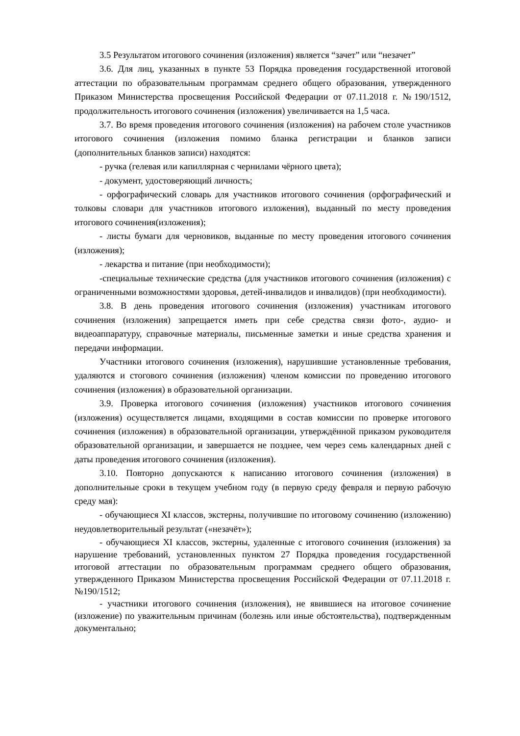3.5 Результатом итогового сочинения (изложения) является “зачет” или “незачет”
3.6. Для лиц, указанных в пункте 53 Порядка проведения государственной итоговой аттестации по образовательным программам среднего общего образования, утвержденного Приказом Министерства просвещения Российской Федерации от 07.11.2018 г. №190/1512, продолжительность итогового сочинения (изложения) увеличивается на 1,5 часа.
3.7. Во время проведения итогового сочинения (изложения) на рабочем столе участников итогового сочинения (изложения помимо бланка регистрации и бланков записи (дополнительных бланков записи) находятся:
- ручка (гелевая или капиллярная с чернилами чёрного цвета);
- документ, удостоверяющий личность;
- орфографический словарь для участников итогового сочинения (орфографический и толковы словари для участников итогового изложения), выданный по месту проведения итогового сочинения(изложения);
- листы бумаги для черновиков, выданные по месту проведения итогового сочинения (изложения);
- лекарства и питание (при необходимости);
-специальные технические средства (для участников итогового сочинения (изложения) с ограниченными возможностями здоровья, детей-инвалидов и инвалидов) (при необходимости).
3.8. В день проведения итогового сочинения (изложения) участникам итогового сочинения (изложения) запрещается иметь при себе средства связи фото-, аудио- и видеоаппаратуру, справочные материалы, письменные заметки и иные средства хранения и передачи информации.
Участники итогового сочинения (изложения), нарушившие установленные требования, удаляются и стогового сочинения (изложения) членом комиссии по проведению итогового сочинения (изложения) в образовательной организации.
3.9. Проверка итогового сочинения (изложения) участников итогового сочинения (изложения) осуществляется лицами, входящими в состав комиссии по проверке итогового сочинения (изложения) в образовательной организации, утверждённой приказом руководителя образовательной организации, и завершается не позднее, чем через семь календарных дней с даты проведения итогового сочинения (изложения).
3.10. Повторно допускаются к написанию итогового сочинения (изложения) в дополнительные сроки в текущем учебном году (в первую среду февраля и первую рабочую среду мая):
- обучающиеся XI классов, экстерны, получившие по итоговому сочинению (изложению) неудовлетворительный результат («незачёт»);
- обучающиеся XI классов, экстерны, удаленные с итогового сочинения (изложения) за нарушение требований, установленных пунктом 27 Порядка проведения государственной итоговой аттестации по образовательным программам среднего общего образования, утвержденного Приказом Министерства просвещения Российской Федерации от 07.11.2018 г. №190/1512;
- участники итогового сочинения (изложения), не явившиеся на итоговое сочинение (изложение) по уважительным причинам (болезнь или иные обстоятельства), подтвержденным документально;